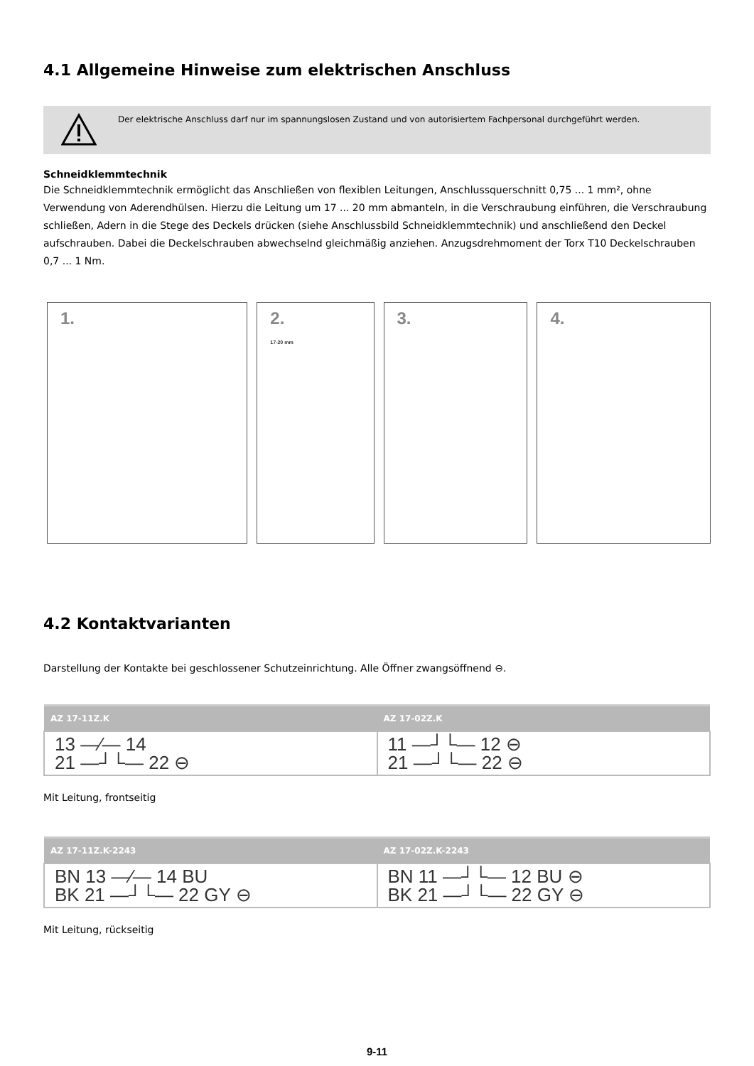4.1 Allgemeine Hinweise zum elektrischen Anschluss
Der elektrische Anschluss darf nur im spannungslosen Zustand und von autorisiertem Fachpersonal durchgeführt werden.
Schneidklemmtechnik
Die Schneidklemmtechnik ermöglicht das Anschließen von flexiblen Leitungen, Anschlussquerschnitt 0,75 ... 1 mm², ohne Verwendung von Aderendhülsen. Hierzu die Leitung um 17 ... 20 mm abmanteln, in die Verschraubung einführen, die Verschraubung schließen, Adern in die Stege des Deckels drücken (siehe Anschlussbild Schneidklemmtechnik) und anschließend den Deckel aufschrauben. Dabei die Deckelschrauben abwechselnd gleichmäßig anziehen. Anzugsdrehmoment der Torx T10 Deckelschrauben 0,7 ... 1 Nm.
1. 2.
17-20 mm
3. 4.
4.2 Kontaktvarianten
Darstellung der Kontakte bei geschlossener Schutzeinrichtung. Alle Öffner zwangsöffnend ⊖.
| AZ 17-11Z.K | AZ 17-02Z.K |
| --- | --- |
| 13 —⁄— 14 21 —┘└— 22 ⊖ | 11 —┘└— 12 ⊖ 21 —┘└— 22 ⊖ |
Mit Leitung, frontseitig
| AZ 17-11Z.K-2243 | AZ 17-02Z.K-2243 |
| --- | --- |
| BN 13 —⁄— 14 BU BK 21 —┘└— 22 GY ⊖ | BN 11 —┘└— 12 BU ⊖ BK 21 —┘└— 22 GY ⊖ |
Mit Leitung, rückseitig
9-11